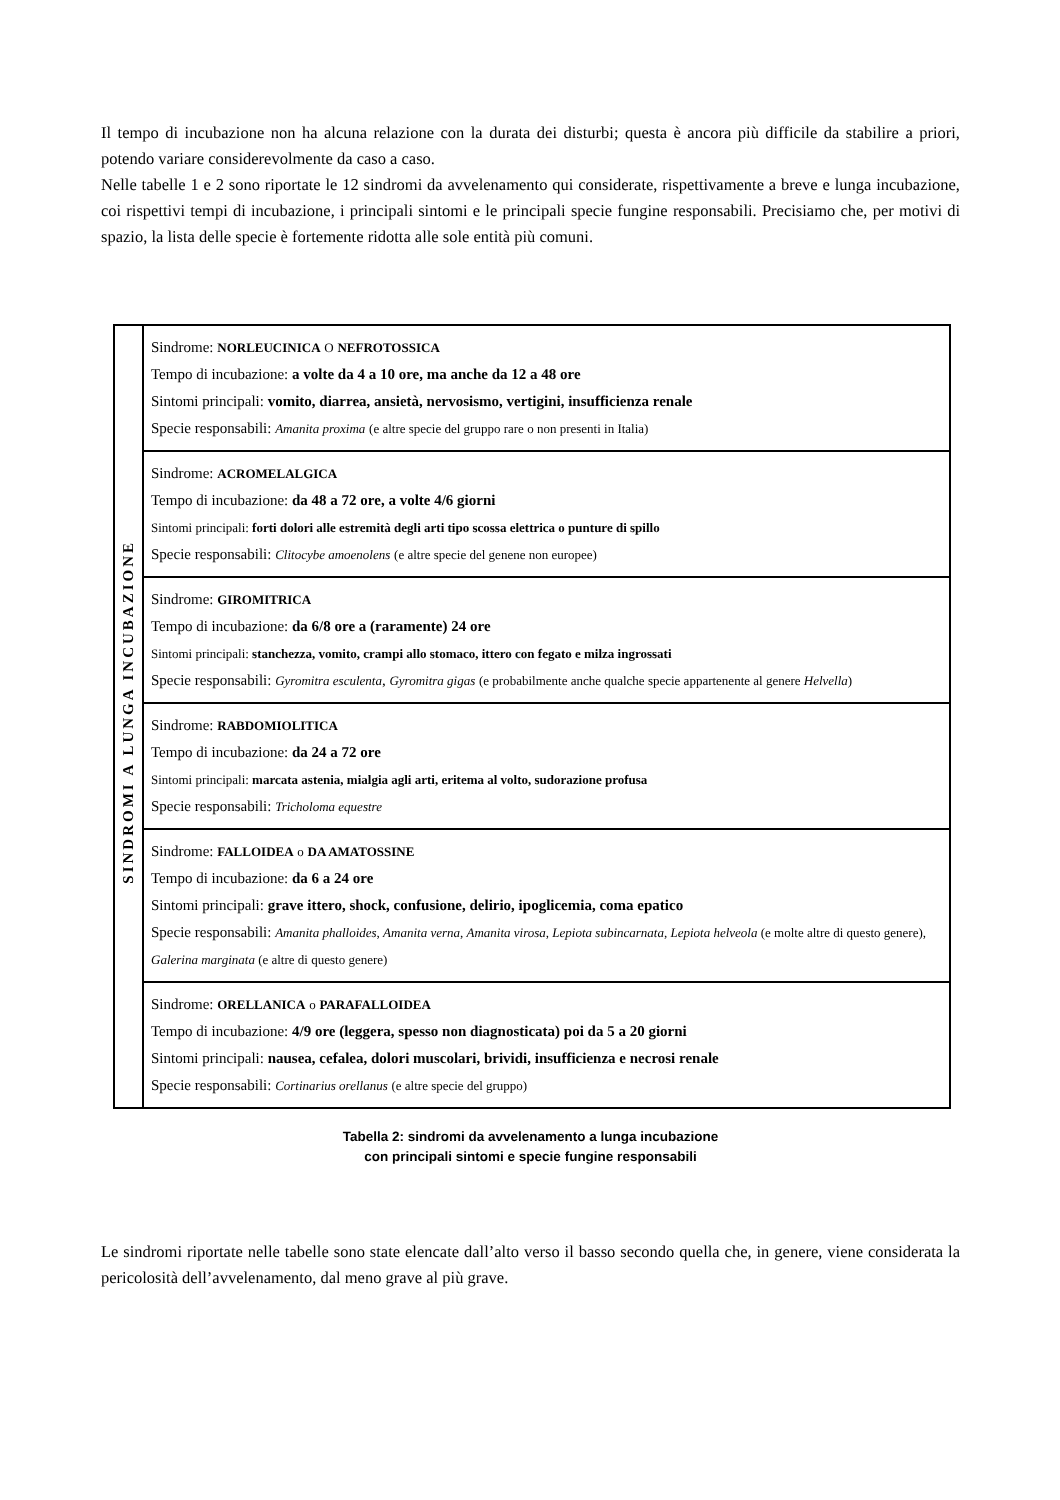Il tempo di incubazione non ha alcuna relazione con la durata dei disturbi; questa è ancora più difficile da stabilire a priori, potendo variare considerevolmente da caso a caso.
Nelle tabelle 1 e 2 sono riportate le 12 sindromi da avvelenamento qui considerate, rispettivamente a breve e lunga incubazione, coi rispettivi tempi di incubazione, i principali sintomi e le principali specie fungine responsabili. Precisiamo che, per motivi di spazio, la lista delle specie è fortemente ridotta alle sole entità più comuni.
| SINDROMI A LUNGA INCUBAZIONE | Sindrome: NORLEUCINICA O NEFROTOSSICA Tempo di incubazione: a volte da 4 a 10 ore, ma anche da 12 a 48 ore Sintomi principali: vomito, diarrea, ansietà, nervosismo, vertigini, insufficienza renale Specie responsabili: Amanita proxima (e altre specie del gruppo rare o non presenti in Italia) |
| | Sindrome: ACROMELALGICA Tempo di incubazione: da 48 a 72 ore, a volte 4/6 giorni Sintomi principali: forti dolori alle estremità degli arti tipo scossa elettrica o punture di spillo Specie responsabili: Clitocybe amoenolens (e altre specie del genene non europee) |
| | Sindrome: GIROMITRICA Tempo di incubazione: da 6/8 ore a (raramente) 24 ore Sintomi principali: stanchezza, vomito, crampi allo stomaco, ittero con fegato e milza ingrossati Specie responsabili: Gyromitra esculenta , Gyromitra gigas (e probabilmente anche qualche specie appartenente al genere Helvella ) |
| | Sindrome: RABDOMIOLITICA Tempo di incubazione: da 24 a 72 ore Sintomi principali: marcata astenia, mialgia agli arti, eritema al volto, sudorazione profusa Specie responsabili: Tricholoma equestre |
| | Sindrome: FALLOIDEA o DA AMATOSSINE Tempo di incubazione: da 6 a 24 ore Sintomi principali: grave ittero, shock, confusione, delirio, ipoglicemia, coma epatico Specie responsabili: Amanita phalloides , Amanita verna , Amanita virosa , Lepiota subincarnata , Lepiota helveola (e molte altre di questo genere), Galerina marginata (e altre di questo genere) |
| | Sindrome: ORELLANICA o PARAFALLOIDEA Tempo di incubazione: 4/9 ore (leggera, spesso non diagnosticata) poi da 5 a 20 giorni Sintomi principali: nausea, cefalea, dolori muscolari, brividi, insufficienza e necrosi renale Specie responsabili: Cortinarius orellanus (e altre specie del gruppo) |
Tabella 2: sindromi da avvelenamento a lunga incubazione
con principali sintomi e specie fungine responsabili
Le sindromi riportate nelle tabelle sono state elencate dall’alto verso il basso secondo quella che, in genere, viene considerata la pericolosità dell’avvelenamento, dal meno grave al più grave.